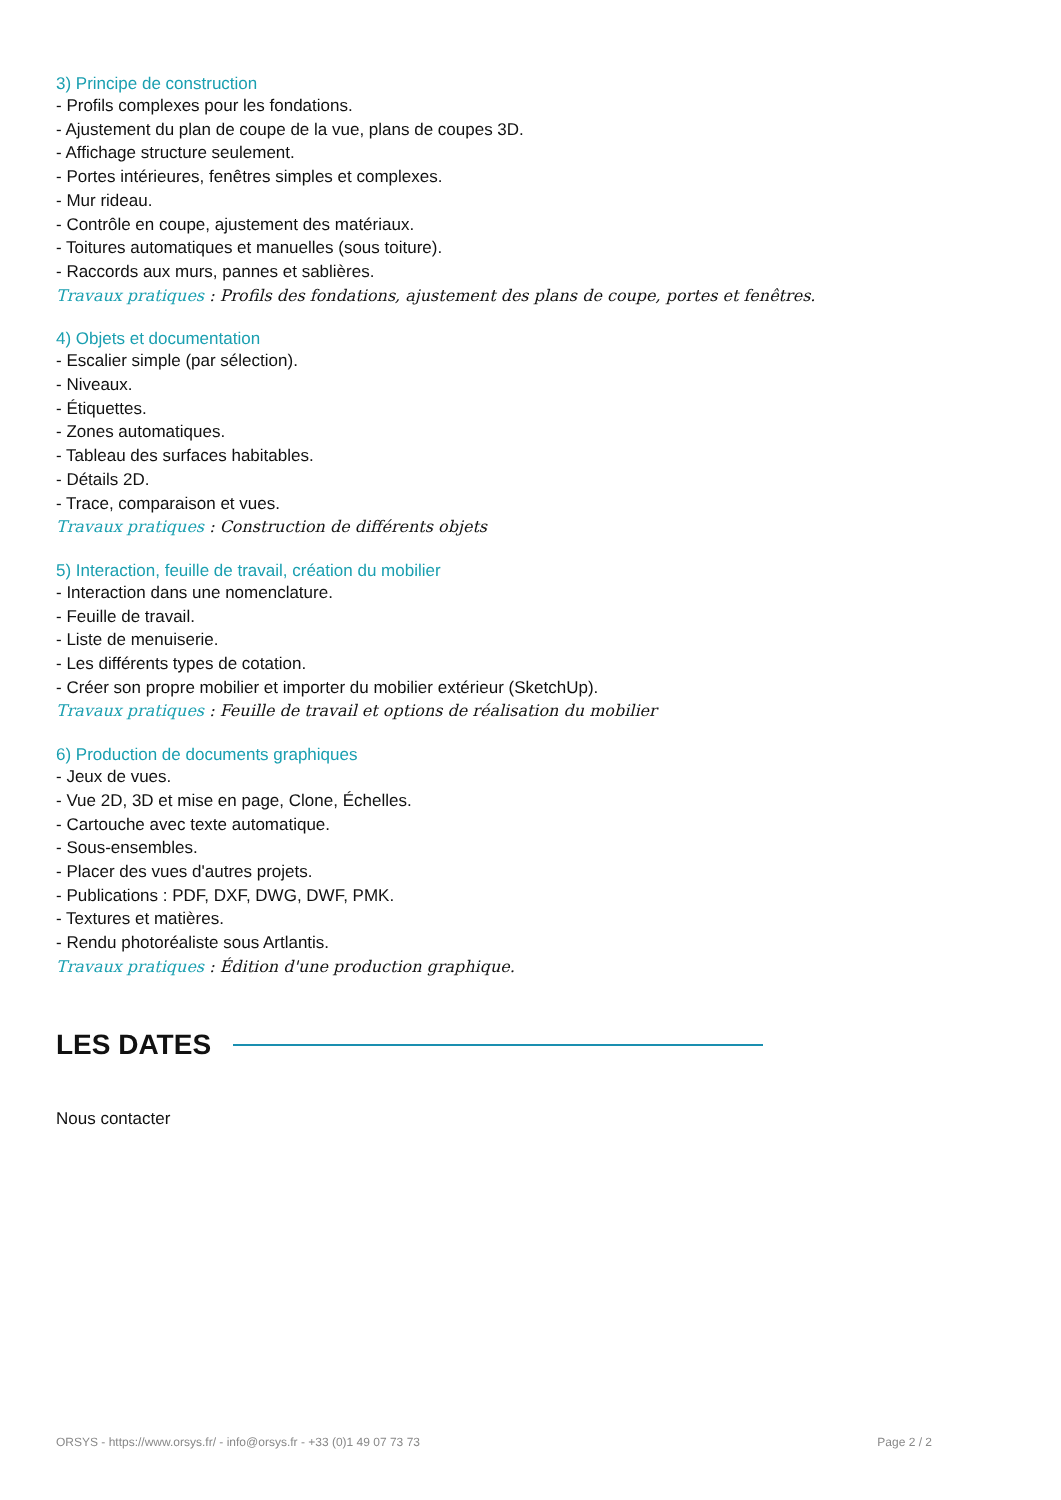3) Principe de construction
- Profils complexes pour les fondations.
- Ajustement du plan de coupe de la vue, plans de coupes 3D.
- Affichage structure seulement.
- Portes intérieures, fenêtres simples et complexes.
- Mur rideau.
- Contrôle en coupe, ajustement des matériaux.
- Toitures automatiques et manuelles (sous toiture).
- Raccords aux murs, pannes et sablières.
Travaux pratiques : Profils des fondations, ajustement des plans de coupe, portes et fenêtres.
4) Objets et documentation
- Escalier simple (par sélection).
- Niveaux.
- Étiquettes.
- Zones automatiques.
- Tableau des surfaces habitables.
- Détails 2D.
- Trace, comparaison et vues.
Travaux pratiques : Construction de différents objets
5) Interaction, feuille de travail, création du mobilier
- Interaction dans une nomenclature.
- Feuille de travail.
- Liste de menuiserie.
- Les différents types de cotation.
- Créer son propre mobilier et importer du mobilier extérieur (SketchUp).
Travaux pratiques : Feuille de travail et options de réalisation du mobilier
6) Production de documents graphiques
- Jeux de vues.
- Vue 2D, 3D et mise en page, Clone, Échelles.
- Cartouche avec texte automatique.
- Sous-ensembles.
- Placer des vues d'autres projets.
- Publications : PDF, DXF, DWG, DWF, PMK.
- Textures et matières.
- Rendu photoréaliste sous Artlantis.
Travaux pratiques : Édition d'une production graphique.
LES DATES
Nous contacter
ORSYS - https://www.orsys.fr/ - info@orsys.fr - +33 (0)1 49 07 73 73 Page 2 / 2